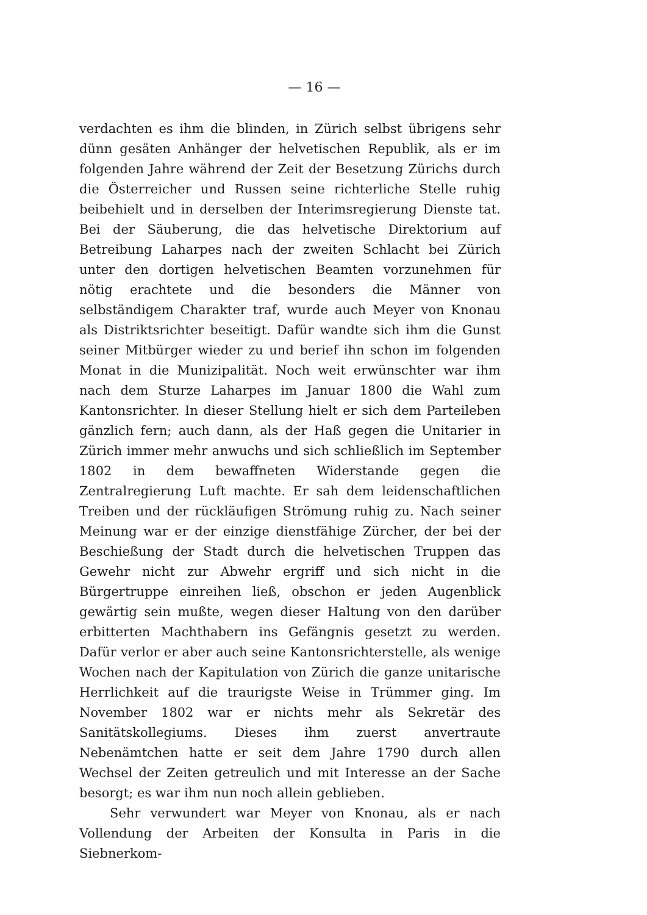— 16 —
verdachten es ihm die blinden, in Zürich selbst übrigens sehr dünn gesäten Anhänger der helvetischen Republik, als er im folgenden Jahre während der Zeit der Besetzung Zürichs durch die Österreicher und Russen seine richterliche Stelle ruhig beibehielt und in derselben der Interimsregierung Dienste tat. Bei der Säuberung, die das helvetische Direktorium auf Betreibung Laharpes nach der zweiten Schlacht bei Zürich unter den dortigen helvetischen Beamten vorzunehmen für nötig erachtete und die besonders die Männer von selbständigem Charakter traf, wurde auch Meyer von Knonau als Distriktsrichter beseitigt. Dafür wandte sich ihm die Gunst seiner Mitbürger wieder zu und berief ihn schon im folgenden Monat in die Munizipalität. Noch weit erwünschter war ihm nach dem Sturze Laharpes im Januar 1800 die Wahl zum Kantonsrichter. In dieser Stellung hielt er sich dem Parteileben gänzlich fern; auch dann, als der Haß gegen die Unitarier in Zürich immer mehr anwuchs und sich schließlich im September 1802 in dem bewaffneten Widerstande gegen die Zentralregierung Luft machte. Er sah dem leidenschaftlichen Treiben und der rückläufigen Strömung ruhig zu. Nach seiner Meinung war er der einzige dienstfähige Zürcher, der bei der Beschießung der Stadt durch die helvetischen Truppen das Gewehr nicht zur Abwehr ergriff und sich nicht in die Bürgertruppe einreihen ließ, obschon er jeden Augenblick gewärtig sein mußte, wegen dieser Haltung von den darüber erbitterten Machthabern ins Gefängnis gesetzt zu werden. Dafür verlor er aber auch seine Kantonsrichterstelle, als wenige Wochen nach der Kapitulation von Zürich die ganze unitarische Herrlichkeit auf die traurigste Weise in Trümmer ging. Im November 1802 war er nichts mehr als Sekretär des Sanitätskollegiums. Dieses ihm zuerst anvertraute Nebenämtchen hatte er seit dem Jahre 1790 durch allen Wechsel der Zeiten getreulich und mit Interesse an der Sache besorgt; es war ihm nun noch allein geblieben.
Sehr verwundert war Meyer von Knonau, als er nach Vollendung der Arbeiten der Konsulta in Paris in die Siebnerkom-